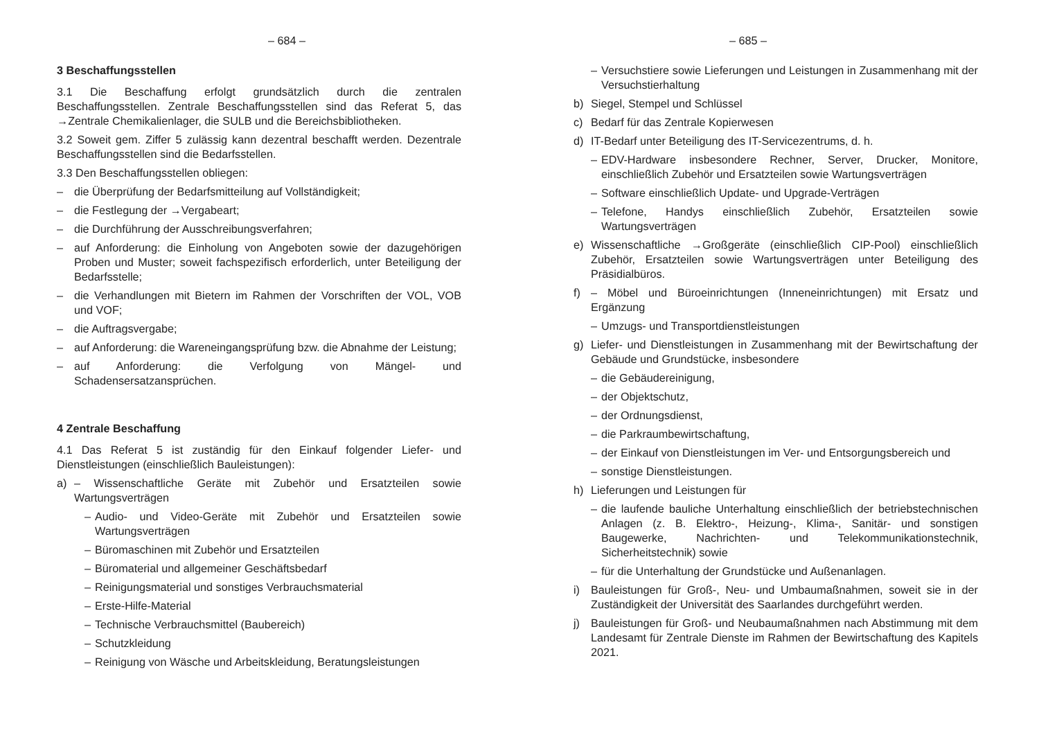– 684 –
3 Beschaffungsstellen
3.1 Die Beschaffung erfolgt grundsätzlich durch die zentralen Beschaffungsstellen. Zentrale Beschaffungsstellen sind das Referat 5, das →Zentrale Chemikalienlager, die SULB und die Bereichsbibliotheken.
3.2 Soweit gem. Ziffer 5 zulässig kann dezentral beschafft werden. Dezentrale Beschaffungsstellen sind die Bedarfsstellen.
3.3 Den Beschaffungsstellen obliegen:
– die Überprüfung der Bedarfsmitteilung auf Vollständigkeit;
– die Festlegung der →Vergabeart;
– die Durchführung der Ausschreibungsverfahren;
– auf Anforderung: die Einholung von Angeboten sowie der dazugehörigen Proben und Muster; soweit fachspezifisch erforderlich, unter Beteiligung der Bedarfsstelle;
– die Verhandlungen mit Bietern im Rahmen der Vorschriften der VOL, VOB und VOF;
– die Auftragsvergabe;
– auf Anforderung: die Wareneingangsprüfung bzw. die Abnahme der Leistung;
– auf Anforderung: die Verfolgung von Mängel- und Schadensersatzansprüchen.
4 Zentrale Beschaffung
4.1 Das Referat 5 ist zuständig für den Einkauf folgender Liefer- und Dienstleistungen (einschließlich Bauleistungen):
a) – Wissenschaftliche Geräte mit Zubehör und Ersatzteilen sowie Wartungsverträgen
– Audio- und Video-Geräte mit Zubehör und Ersatzteilen sowie Wartungsverträgen
– Büromaschinen mit Zubehör und Ersatzteilen
– Büromaterial und allgemeiner Geschäftsbedarf
– Reinigungsmaterial und sonstiges Verbrauchsmaterial
– Erste-Hilfe-Material
– Technische Verbrauchsmittel (Baubereich)
– Schutzkleidung
– Reinigung von Wäsche und Arbeitskleidung, Beratungsleistungen
– 685 –
– Versuchstiere sowie Lieferungen und Leistungen in Zusammenhang mit der Versuchstierhaltung
b) Siegel, Stempel und Schlüssel
c) Bedarf für das Zentrale Kopierwesen
d) IT-Bedarf unter Beteiligung des IT-Servicezentrums, d. h.
– EDV-Hardware insbesondere Rechner, Server, Drucker, Monitore, einschließlich Zubehör und Ersatzteilen sowie Wartungsverträgen
– Software einschließlich Update- und Upgrade-Verträgen
– Telefone, Handys einschließlich Zubehör, Ersatzteilen sowie Wartungsverträgen
e) Wissenschaftliche →Großgeräte (einschließlich CIP-Pool) einschließlich Zubehör, Ersatzteilen sowie Wartungsverträgen unter Beteiligung des Präsidialbüros.
f) – Möbel und Büroeinrichtungen (Inneneinrichtungen) mit Ersatz und Ergänzung
– Umzugs- und Transportdienstleistungen
g) Liefer- und Dienstleistungen in Zusammenhang mit der Bewirtschaftung der Gebäude und Grundstücke, insbesondere
– die Gebäudereinigung,
– der Objektschutz,
– der Ordnungsdienst,
– die Parkraumbewirtschaftung,
– der Einkauf von Dienstleistungen im Ver- und Entsorgungsbereich und
– sonstige Dienstleistungen.
h) Lieferungen und Leistungen für
– die laufende bauliche Unterhaltung einschließlich der betriebstechnischen Anlagen (z. B. Elektro-, Heizung-, Klima-, Sanitär- und sonstigen Baugewerke, Nachrichten- und Telekommunikationstechnik, Sicherheitstechnik) sowie
– für die Unterhaltung der Grundstücke und Außenanlagen.
i) Bauleistungen für Groß-, Neu- und Umbaumaßnahmen, soweit sie in der Zuständigkeit der Universität des Saarlandes durchgeführt werden.
j) Bauleistungen für Groß- und Neubaumaßnahmen nach Abstimmung mit dem Landesamt für Zentrale Dienste im Rahmen der Bewirtschaftung des Kapitels 2021.